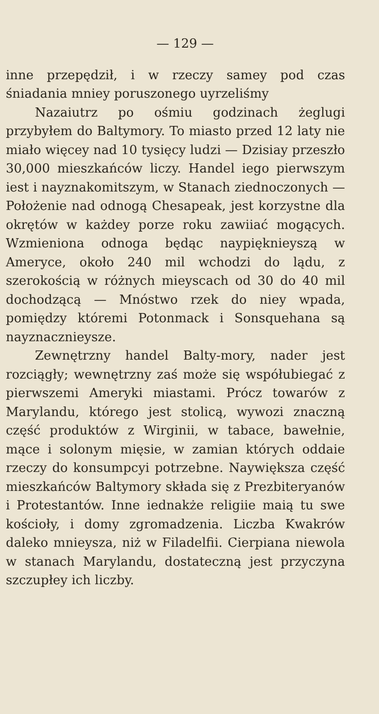— 129 —
inne przepędził, i w rzeczy samey pod czas śniadania mniey poruszonego uyrzeliśmy
Nazaiutrz po ośmiu godzinach żeglugi przybyłem do Baltymory. To miasto przed 12 laty nie miało więcey nad 10 tysięcy ludzi — Dzisiay przeszło 30,000 mieszkańców liczy. Handel iego pierwszym iest i nayznakomitszym, w Stanach ziednoczonych — Położenie nad odnogą Chesapeak, jest korzystne dla okrętów w każdey porze roku zawiiać mogących. Wzmieniona odnoga będąc naypięknieyszą w Ameryce, około 240 mil wchodzi do lądu, z szerokością w różnych mieyscach od 30 do 40 mil dochodzącą — Mnóstwo rzek do niey wpada, pomiędzy któremi Potonmack i Sonsquehana są nayznacznieysze.
Zewnętrzny handel Balty-mory, nader jest rozciągły; wewnętrzny zaś może się współubiegać z pierwszemi Ameryki miastami. Prócz towarów z Marylandu, którego jest stolicą, wywozi znaczną część produktów z Wirginii, w tabace, bawełnie, mące i solonym mięsie, w zamian których oddaie rzeczy do konsumpcyi potrzebne. Naywiększa część mieszkańców Baltymory składa się z Prezbiteryanów i Protestantów. Inne iednakże religiie maią tu swe kościoły, i domy zgromadzenia. Liczba Kwakrów daleko mnieysza, niż w Filadelfii. Cierpiana niewola w stanach Marylandu, dostateczną jest przyczyna szczupłey ich liczby.